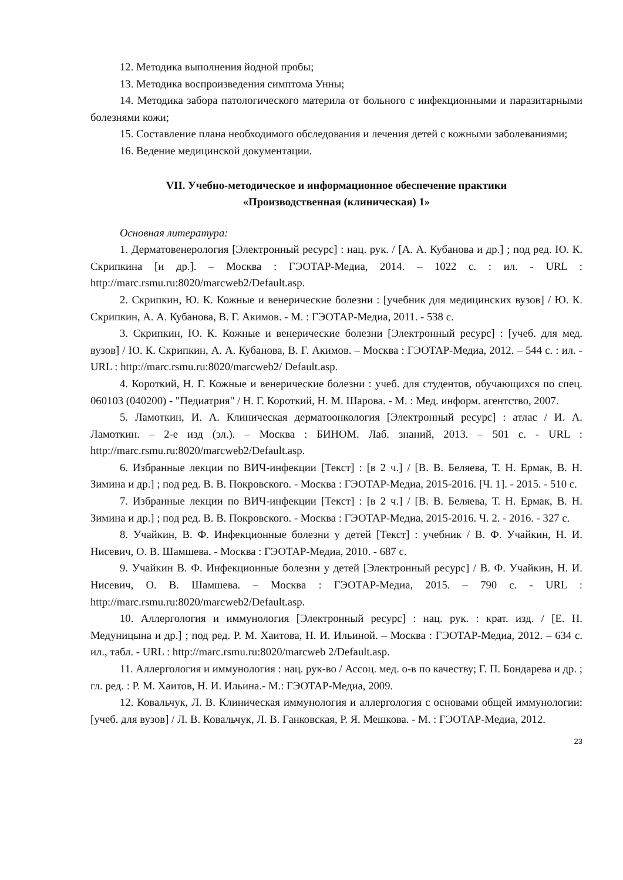12. Методика выполнения йодной пробы;
13. Методика воспроизведения симптома Унны;
14. Методика забора патологического материла от больного с инфекционными и паразитарными болезнями кожи;
15. Составление плана необходимого обследования и лечения детей с кожными заболеваниями;
16. Ведение медицинской документации.
VII. Учебно-методическое и информационное обеспечение практики
«Производственная (клиническая) 1»
Основная литература:
1. Дерматовенерология [Электронный ресурс] : нац. рук. / [А. А. Кубанова и др.] ; под ред. Ю. К. Скрипкина [и др.]. – Москва : ГЭОТАР-Медиа, 2014. – 1022 с. : ил. - URL : http://marc.rsmu.ru:8020/marcweb2/Default.asp.
2. Скрипкин, Ю. К. Кожные и венерические болезни : [учебник для медицинских вузов] / Ю. К. Скрипкин, А. А. Кубанова, В. Г. Акимов. - М. : ГЭОТАР-Медиа, 2011. - 538 с.
3. Скрипкин, Ю. К. Кожные и венерические болезни [Электронный ресурс] : [учеб. для мед. вузов] / Ю. К. Скрипкин, А. А. Кубанова, В. Г. Акимов. – Москва : ГЭОТАР-Медиа, 2012. – 544 с. : ил. - URL : http://marc.rsmu.ru:8020/marcweb2/ Default.asp.
4. Короткий, Н. Г. Кожные и венерические болезни : учеб. для студентов, обучающихся по спец. 060103 (040200) - "Педиатрия" / Н. Г. Короткий, Н. М. Шарова. - М. : Мед. информ. агентство, 2007.
5. Ламоткин, И. А. Клиническая дерматоонкология [Электронный ресурс] : атлас / И. А. Ламоткин. – 2-е изд (эл.). – Москва : БИНОМ. Лаб. знаний, 2013. – 501 с. - URL : http://marc.rsmu.ru:8020/marcweb2/Default.asp.
6. Избранные лекции по ВИЧ-инфекции [Текст] : [в 2 ч.] / [В. В. Беляева, Т. Н. Ермак, В. Н. Зимина и др.] ; под ред. В. В. Покровского. - Москва : ГЭОТАР-Медиа, 2015-2016. [Ч. 1]. - 2015. - 510 с.
7. Избранные лекции по ВИЧ-инфекции [Текст] : [в 2 ч.] / [В. В. Беляева, Т. Н. Ермак, В. Н. Зимина и др.] ; под ред. В. В. Покровского. - Москва : ГЭОТАР-Медиа, 2015-2016. Ч. 2. - 2016. - 327 с.
8. Учайкин, В. Ф. Инфекционные болезни у детей [Текст] : учебник / В. Ф. Учайкин, Н. И. Нисевич, О. В. Шамшева. - Москва : ГЭОТАР-Медиа, 2010. - 687 с.
9. Учайкин В. Ф. Инфекционные болезни у детей [Электронный ресурс] / В. Ф. Учайкин, Н. И. Нисевич, О. В. Шамшева. – Москва : ГЭОТАР-Медиа, 2015. – 790 с. - URL : http://marc.rsmu.ru:8020/marcweb2/Default.asp.
10. Аллергология и иммунология [Электронный ресурс] : нац. рук. : крат. изд. / [Е. Н. Медуницына и др.] ; под ред. Р. М. Хаитова, Н. И. Ильиной. – Москва : ГЭОТАР-Медиа, 2012. – 634 с. ил., табл. - URL : http://marc.rsmu.ru:8020/marcweb 2/Default.asp.
11. Аллергология и иммунология : нац. рук-во / Ассоц. мед. о-в по качеству; Г. П. Бондарева и др. ; гл. ред. : Р. М. Хаитов, Н. И. Ильина.- М.: ГЭОТАР-Медиа, 2009.
12. Ковальчук, Л. В. Клиническая иммунология и аллергология с основами общей иммунологии: [учеб. для вузов] / Л. В. Ковальчук, Л. В. Ганковская, Р. Я. Мешкова. - М. : ГЭОТАР-Медиа, 2012.
23